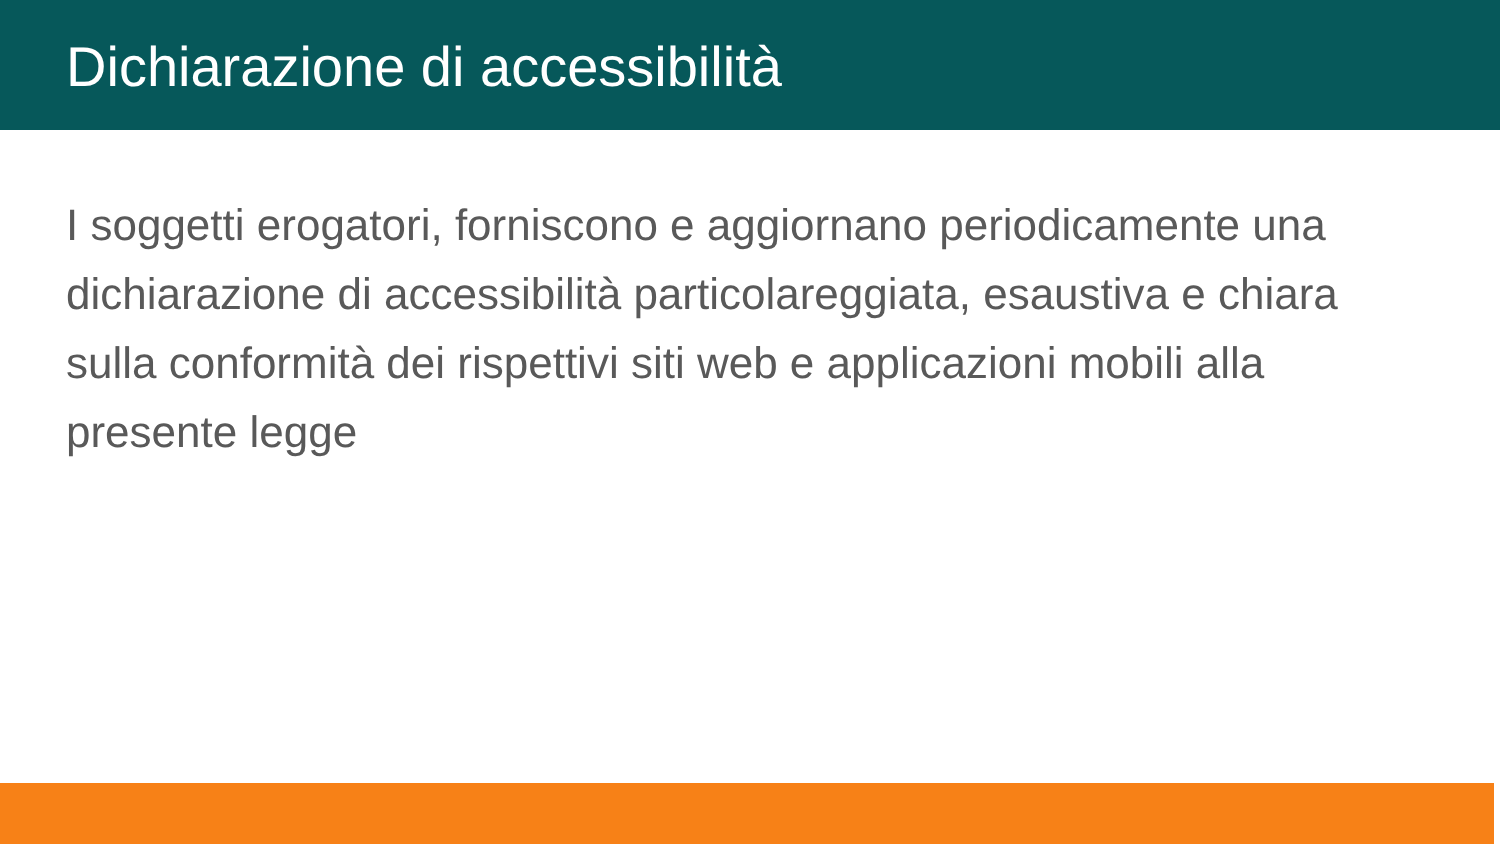Dichiarazione di accessibilità
I soggetti erogatori, forniscono e aggiornano periodicamente una dichiarazione di accessibilità particolareggiata, esaustiva e chiara sulla conformità dei rispettivi siti web e applicazioni mobili alla presente legge